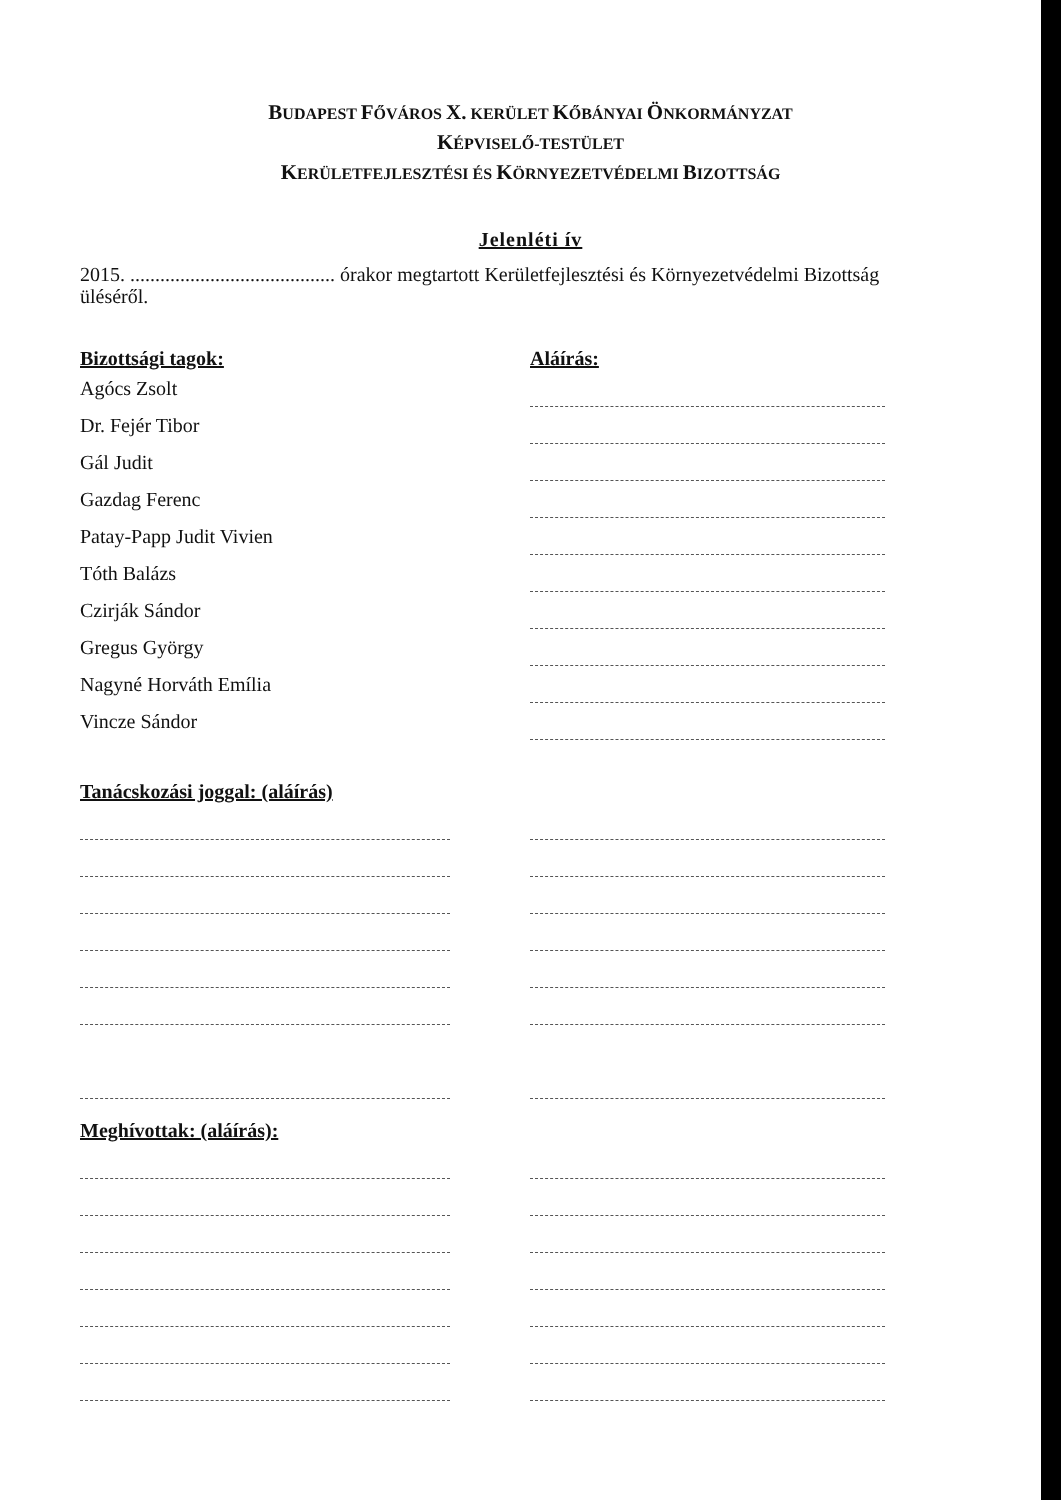BUDAPEST FŐVÁROS X. KERÜLET KŐBÁNYAI ÖNKORMÁNYZAT
KÉPVISELŐ-TESTÜLET
KERÜLETFEJLESZTÉSI ÉS KÖRNYEZETVÉDELMI BIZOTTSÁG
Jelenléti ív
2015. ......................................... órakor megtartott Kerületfejlesztési és Környezetvédelmi Bizottság üléséről.
Bizottsági tagok: Aláírás:
Agócs Zsolt
Dr. Fejér Tibor
Gál Judit
Gazdag Ferenc
Patay-Papp Judit Vivien
Tóth Balázs
Czirják Sándor
Gregus György
Nagyné Horváth Emília
Vincze Sándor
Tanácskozási joggal: (aláírás)
Meghívottak: (aláírás):